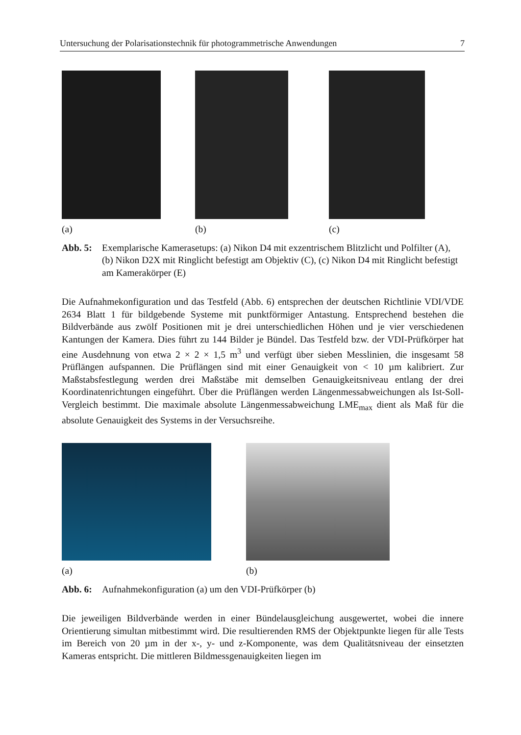Untersuchung der Polarisationstechnik für photogrammetrische Anwendungen 7
(a) (b) (c)
Abb. 5: Exemplarische Kamerasetups: (a) Nikon D4 mit exzentrischem Blitzlicht und Polfilter (A), (b) Nikon D2X mit Ringlicht befestigt am Objektiv (C), (c) Nikon D4 mit Ringlicht befestigt am Kamerakörper (E)
Die Aufnahmekonfiguration und das Testfeld (Abb. 6) entsprechen der deutschen Richtlinie VDI/VDE 2634 Blatt 1 für bildgebende Systeme mit punktförmiger Antastung. Entsprechend bestehen die Bildverbände aus zwölf Positionen mit je drei unterschiedlichen Höhen und je vier verschiedenen Kantungen der Kamera. Dies führt zu 144 Bilder je Bündel. Das Testfeld bzw. der VDI-Prüfkörper hat eine Ausdehnung von etwa 2 × 2 × 1,5 m<sup>3</sup> und verfügt über sieben Messlinien, die insgesamt 58 Prüflängen aufspannen. Die Prüflängen sind mit einer Genauigkeit von < 10 µm kalibriert. Zur Maßstabsfestlegung werden drei Maßstäbe mit demselben Genauigkeitsniveau entlang der drei Koordinatenrichtungen eingeführt. Über die Prüflängen werden Längenmessabweichungen als Ist-Soll-Vergleich bestimmt. Die maximale absolute Längenmessabweichung LME<sub>max</sub> dient als Maß für die absolute Genauigkeit des Systems in der Versuchsreihe.
(a) (b)
Abb. 6: Aufnahmekonfiguration (a) um den VDI-Prüfkörper (b)
Die jeweiligen Bildverbände werden in einer Bündelausgleichung ausgewertet, wobei die innere Orientierung simultan mitbestimmt wird. Die resultierenden RMS der Objektpunkte liegen für alle Tests im Bereich von 20 µm in der x-, y- und z-Komponente, was dem Qualitätsniveau der einsetzten Kameras entspricht. Die mittleren Bildmessgenauigkeiten liegen im